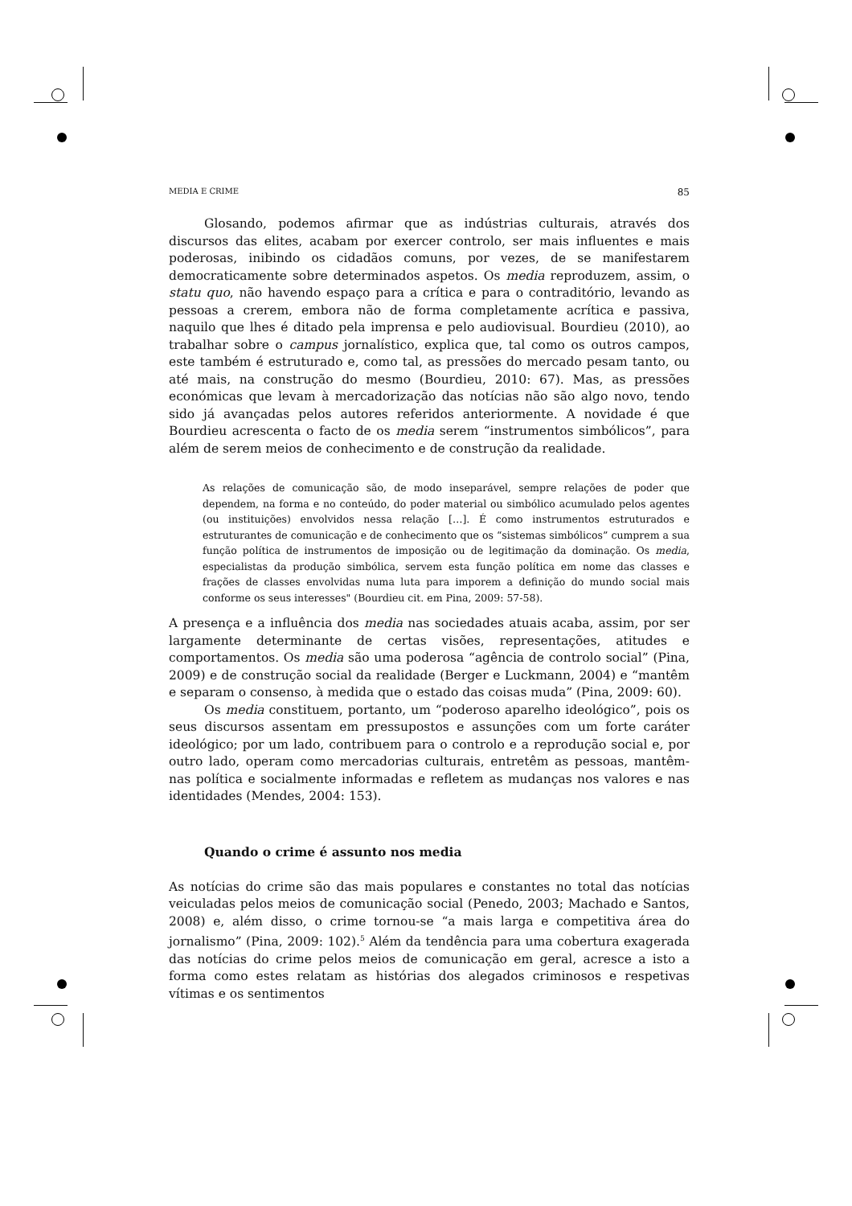MEDIA E CRIME 85
Glosando, podemos afirmar que as indústrias culturais, através dos discursos das elites, acabam por exercer controlo, ser mais influentes e mais poderosas, inibindo os cidadãos comuns, por vezes, de se manifestarem democraticamente sobre determinados aspetos. Os media reproduzem, assim, o statu quo, não havendo espaço para a crítica e para o contraditório, levando as pessoas a crerem, embora não de forma completamente acrítica e passiva, naquilo que lhes é ditado pela imprensa e pelo audiovisual. Bourdieu (2010), ao trabalhar sobre o campus jornalístico, explica que, tal como os outros campos, este também é estruturado e, como tal, as pressões do mercado pesam tanto, ou até mais, na construção do mesmo (Bourdieu, 2010: 67). Mas, as pressões económicas que levam à mercadorização das notícias não são algo novo, tendo sido já avançadas pelos autores referidos anteriormente. A novidade é que Bourdieu acrescenta o facto de os media serem “instrumentos simbólicos”, para além de serem meios de conhecimento e de construção da realidade.
As relações de comunicação são, de modo inseparável, sempre relações de poder que dependem, na forma e no conteúdo, do poder material ou simbólico acumulado pelos agentes (ou instituições) envolvidos nessa relação […]. É como instrumentos estruturados e estruturantes de comunicação e de conhecimento que os “sistemas simbólicos” cumprem a sua função política de instrumentos de imposição ou de legitimação da dominação. Os media, especialistas da produção simbólica, servem esta função política em nome das classes e frações de classes envolvidas numa luta para imporem a definição do mundo social mais conforme os seus interesses" (Bourdieu cit. em Pina, 2009: 57-58).
A presença e a influência dos media nas sociedades atuais acaba, assim, por ser largamente determinante de certas visões, representações, atitudes e comportamentos. Os media são uma poderosa “agência de controlo social” (Pina, 2009) e de construção social da realidade (Berger e Luckmann, 2004) e “mantêm e separam o consenso, à medida que o estado das coisas muda” (Pina, 2009: 60).
Os media constituem, portanto, um “poderoso aparelho ideológico”, pois os seus discursos assentam em pressupostos e assunções com um forte caráter ideológico; por um lado, contribuem para o controlo e a reprodução social e, por outro lado, operam como mercadorias culturais, entretêm as pessoas, mantêm-nas política e socialmente informadas e refletem as mudanças nos valores e nas identidades (Mendes, 2004: 153).
Quando o crime é assunto nos media
As notícias do crime são das mais populares e constantes no total das notícias veiculadas pelos meios de comunicação social (Penedo, 2003; Machado e Santos, 2008) e, além disso, o crime tornou-se “a mais larga e competitiva área do jornalismo” (Pina, 2009: 102).<sup>5</sup> Além da tendência para uma cobertura exagerada das notícias do crime pelos meios de comunicação em geral, acresce a isto a forma como estes relatam as histórias dos alegados criminosos e respetivas vítimas e os sentimentos